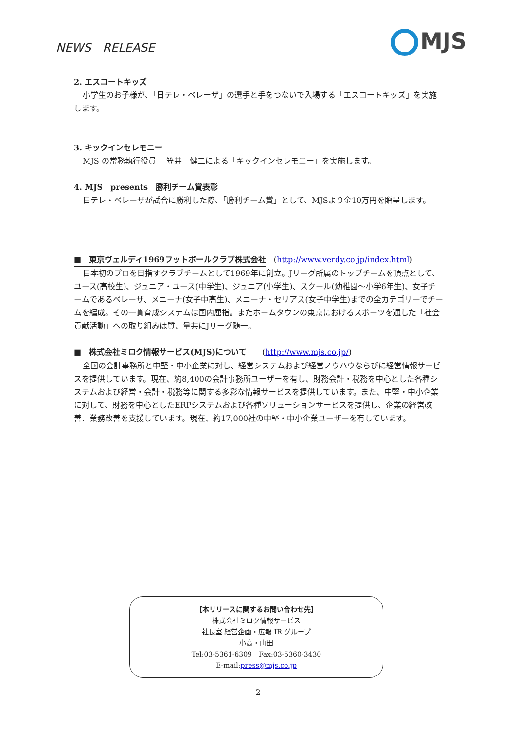NEWS　RELEASE MJS
2. エスコートキッズ
小学生のお子様が、「日テレ・ベレーザ」の選手と手をつないで入場する「エスコートキッズ」を実施します。
3. キックインセレモニー
MJS の常務執行役員　 笠井　健二による「キックインセレモニー」を実施します。
4. MJS　presents　勝利チーム賞表彰
日テレ・ベレーザが試合に勝利した際、「勝利チーム賞」として、MJSより金10万円を贈呈します。
■　東京ヴェルディ1969フットボールクラブ株式会社　(http://www.verdy.co.jp/index.html)
日本初のプロを目指すクラブチームとして1969年に創立。Jリーグ所属のトップチームを頂点として、ユース(高校生)、ジュニア・ユース(中学生)、ジュニア(小学生)、スクール(幼稚園～小学6年生)、女子チームであるベレーザ、メニーナ(女子中高生)、メニーナ・セリアス(女子中学生)までの全カテゴリーでチームを編成。その一貫育成システムは国内屈指。またホームタウンの東京におけるスポーツを通した「社会貢献活動」への取り組みは質、量共にJリーグ随一。
■　株式会社ミロク情報サービス(MJS)について　　(http://www.mjs.co.jp/)
全国の会計事務所と中堅・中小企業に対し、経営システムおよび経営ノウハウならびに経営情報サービスを提供しています。現在、約8,400の会計事務所ユーザーを有し、財務会計・税務を中心とした各種システムおよび経営・会計・税務等に関する多彩な情報サービスを提供しています。また、中堅・中小企業に対して、財務を中心としたERPシステムおよび各種ソリューションサービスを提供し、企業の経営改善、業務改善を支援しています。現在、約17,000社の中堅・中小企業ユーザーを有しています。
【本リリースに関するお問い合わせ先】
株式会社ミロク情報サービス
社長室 経営企画・広報 IR グループ
小高・山田
Tel:03-5361-6309　Fax:03-5360-3430
E-mail:press@mjs.co.jp
2